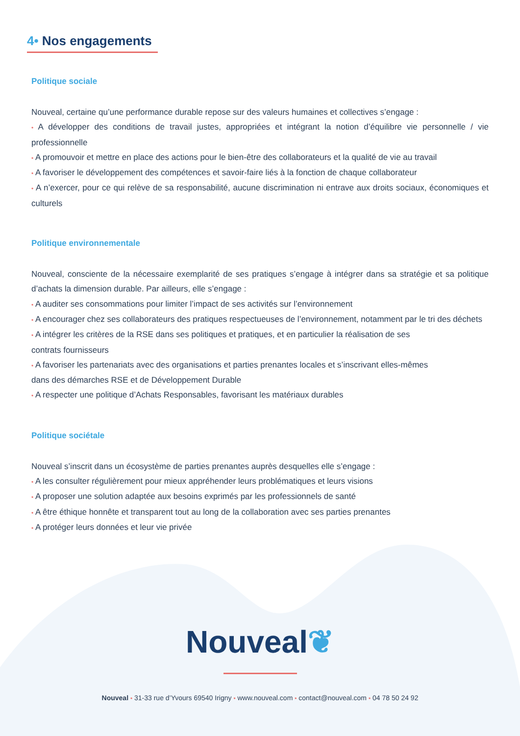4• Nos engagements
Politique sociale
Nouveal, certaine qu’une performance durable repose sur des valeurs humaines et collectives s’engage :
• A développer des conditions de travail justes, appropriées et intégrant la notion d’équilibre vie personnelle / vie professionnelle
• A promouvoir et mettre en place des actions pour le bien-être des collaborateurs et la qualité de vie au travail
• A favoriser le développement des compétences et savoir-faire liés à la fonction de chaque collaborateur
• A n’exercer, pour ce qui relève de sa responsabilité, aucune discrimination ni entrave aux droits sociaux, économiques et culturels
Politique environnementale
Nouveal, consciente de la nécessaire exemplarité de ses pratiques s’engage à intégrer dans sa stratégie et sa politique d’achats la dimension durable. Par ailleurs, elle s’engage :
• A auditer ses consommations pour limiter l’impact de ses activités sur l’environnement
• A encourager chez ses collaborateurs des pratiques respectueuses de l’environnement, notamment par le tri des déchets
• A intégrer les critères de la RSE dans ses politiques et pratiques, et en particulier la réalisation de ses
contrats fournisseurs
• A favoriser les partenariats avec des organisations et parties prenantes locales et s’inscrivant elles-mêmes
dans des démarches RSE et de Développement Durable
• A respecter une politique d’Achats Responsables, favorisant les matériaux durables
Politique sociétale
Nouveal s’inscrit dans un écosystème de parties prenantes auprès desquelles elle s’engage :
• A les consulter régulièrement pour mieux appréhender leurs problématiques et leurs visions
• A proposer une solution adaptée aux besoins exprimés par les professionnels de santé
• A être éthique honnête et transparent tout au long de la collaboration avec ses parties prenantes
• A protéger leurs données et leur vie privée
Nouveal❦
Nouveal • 31-33 rue d’Yvours 69540 Irigny • www.nouveal.com • contact@nouveal.com • 04 78 50 24 92